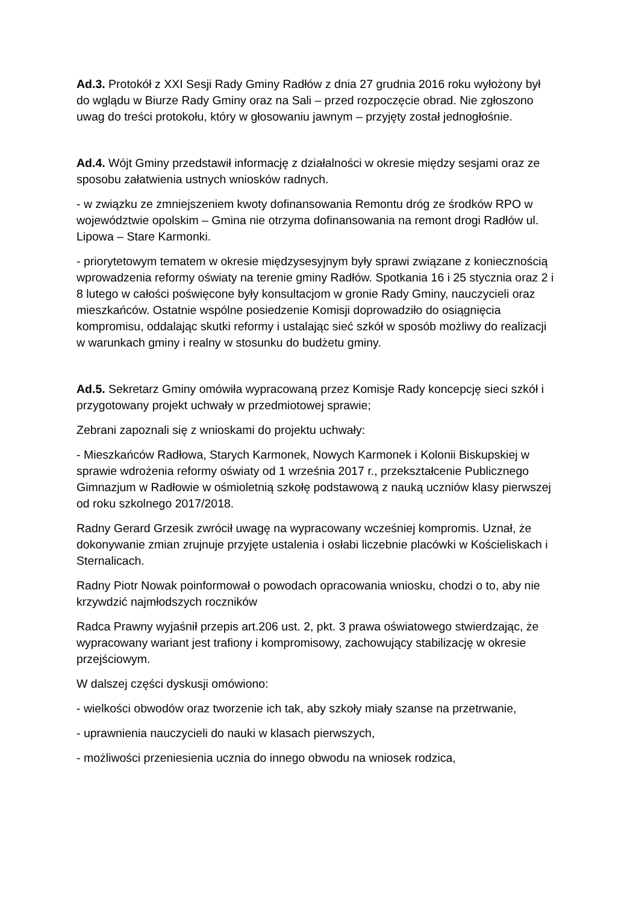Ad.3. Protokół z XXI Sesji Rady Gminy Radłów z dnia 27 grudnia 2016 roku wyłożony był do wglądu w Biurze Rady Gminy oraz na Sali – przed rozpoczęcie obrad. Nie zgłoszono uwag do treści protokołu, który w głosowaniu jawnym – przyjęty został jednogłośnie.
Ad.4. Wójt Gminy przedstawił informację z działalności w okresie między sesjami oraz ze sposobu załatwienia ustnych wniosków radnych.
- w związku ze zmniejszeniem kwoty dofinansowania Remontu dróg ze środków RPO w województwie opolskim – Gmina nie otrzyma dofinansowania na remont drogi Radłów ul. Lipowa – Stare Karmonki.
- priorytetowym tematem w okresie międzysesyjnym były sprawi związane z koniecznością wprowadzenia reformy oświaty na terenie gminy Radłów. Spotkania 16 i 25 stycznia oraz 2 i 8 lutego w całości poświęcone były konsultacjom w gronie Rady Gminy, nauczycieli oraz mieszkańców. Ostatnie wspólne posiedzenie Komisji doprowadziło do osiągnięcia kompromisu, oddalając skutki reformy i ustalając sieć szkół w sposób możliwy do realizacji w warunkach gminy i realny w stosunku do budżetu gminy.
Ad.5. Sekretarz Gminy omówiła wypracowaną przez Komisje Rady koncepcję sieci szkół i przygotowany projekt uchwały w przedmiotowej sprawie;
Zebrani zapoznali się z wnioskami do projektu uchwały:
- Mieszkańców Radłowa, Starych Karmonek, Nowych Karmonek i Kolonii Biskupskiej w sprawie wdrożenia reformy oświaty od 1 września 2017 r., przekształcenie Publicznego Gimnazjum w Radłowie w ośmioletnią szkołę podstawową z nauką uczniów klasy pierwszej od roku szkolnego 2017/2018.
Radny Gerard Grzesik zwrócił uwagę na wypracowany wcześniej kompromis. Uznał, że dokonywanie zmian zrujnuje przyjęte ustalenia i osłabi liczebnie placówki w Kościeliskach i Sternalicach.
Radny Piotr Nowak poinformował o powodach opracowania wniosku, chodzi o to, aby nie krzywdzić najmłodszych roczników
Radca Prawny wyjaśnił przepis art.206 ust. 2, pkt. 3 prawa oświatowego stwierdzając, że wypracowany wariant jest trafiony i kompromisowy, zachowujący stabilizację w okresie przejściowym.
W dalszej części dyskusji omówiono:
- wielkości obwodów oraz tworzenie ich tak, aby szkoły miały szanse na przetrwanie,
- uprawnienia nauczycieli do nauki w klasach pierwszych,
- możliwości przeniesienia ucznia do innego obwodu na wniosek rodzica,